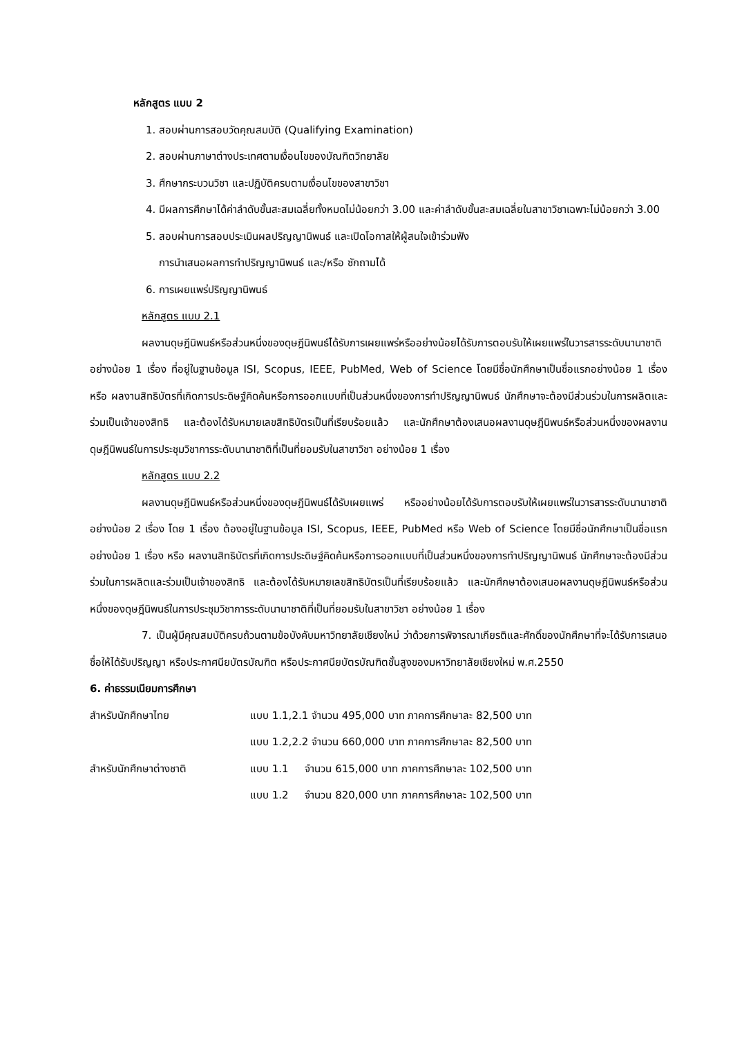หลักสูตร แบบ 2
1. สอบผ่านการสอบวัดคุณสมบัติ (Qualifying Examination)
2. สอบผ่านภาษาต่างประเทศตามเงื่อนไขของบัณฑิตวิทยาลัย
3. ศึกษากระบวนวิชา และปฏิบัติครบตามเงื่อนไขของสาขาวิชา
4. มีผลการศึกษาได้ค่าลำดับขั้นสะสมเฉลี่ยทั้งหมดไม่น้อยกว่า 3.00 และค่าลำดับขั้นสะสมเฉลี่ยในสาขาวิชาเฉพาะไม่น้อยกว่า 3.00
5. สอบผ่านการสอบประเมินผลปริญญานิพนธ์ และเปิดโอกาสให้ผู้สนใจเข้าร่วมฟัง
การนำเสนอผลการทำปริญญานิพนธ์ และ/หรือ ซักถามได้
6. การเผยแพร่ปริญญานิพนธ์
หลักสูตร แบบ 2.1
ผลงานดุษฎีนิพนธ์หรือส่วนหนึ่งของดุษฎีนิพนธ์ได้รับการเผยแพร่หรืออย่างน้อยได้รับการตอบรับให้เผยแพร่ในวารสารระดับนานาชาติ อย่างน้อย 1 เรื่อง ที่อยู่ในฐานข้อมูล ISI, Scopus, IEEE, PubMed, Web of Science โดยมีชื่อนักศึกษาเป็นชื่อแรกอย่างน้อย 1 เรื่อง หรือ ผลงานสิทธิบัตรที่เกิดการประดิษฐ์คิดค้นหรือการออกแบบที่เป็นส่วนหนึ่งของการทำปริญญานิพนธ์ นักศึกษาจะต้องมีส่วนร่วมในการผลิตและร่วมเป็นเจ้าของสิทธิ และต้องได้รับหมายเลขสิทธิบัตรเป็นที่เรียบร้อยแล้ว และนักศึกษาต้องเสนอผลงานดุษฎีนิพนธ์หรือส่วนหนึ่งของผลงานดุษฎีนิพนธ์ในการประชุมวิชาการระดับนานาชาติที่เป็นที่ยอมรับในสาขาวิชา อย่างน้อย 1 เรื่อง
หลักสูตร แบบ 2.2
ผลงานดุษฎีนิพนธ์หรือส่วนหนึ่งของดุษฎีนิพนธ์ได้รับเผยแพร่ หรืออย่างน้อยได้รับการตอบรับให้เผยแพร่ในวารสารระดับนานาชาติ อย่างน้อย 2 เรื่อง โดย 1 เรื่อง ต้องอยู่ในฐานข้อมูล ISI, Scopus, IEEE, PubMed หรือ Web of Science โดยมีชื่อนักศึกษาเป็นชื่อแรกอย่างน้อย 1 เรื่อง หรือ ผลงานสิทธิบัตรที่เกิดการประดิษฐ์คิดค้นหรือการออกแบบที่เป็นส่วนหนึ่งของการทำปริญญานิพนธ์ นักศึกษาจะต้องมีส่วนร่วมในการผลิตและร่วมเป็นเจ้าของสิทธิ และต้องได้รับหมายเลขสิทธิบัตรเป็นที่เรียบร้อยแล้ว และนักศึกษาต้องเสนอผลงานดุษฎีนิพนธ์หรือส่วนหนึ่งของดุษฎีนิพนธ์ในการประชุมวิชาการระดับนานาชาติที่เป็นที่ยอมรับในสาขาวิชา อย่างน้อย 1 เรื่อง
7. เป็นผู้มีคุณสมบัติครบถ้วนตามข้อบังคับมหาวิทยาลัยเชียงใหม่ ว่าด้วยการพิจารณาเกียรติและศักดิ์ของนักศึกษาที่จะได้รับการเสนอชื่อให้ได้รับปริญญา หรือประกาศนียบัตรบัณฑิต หรือประกาศนียบัตรบัณฑิตชั้นสูงของมหาวิทยาลัยเชียงใหม่ พ.ศ.2550
6. ค่าธรรมเนียมการศึกษา
| สำหรับนักศึกษาไทย | แบบ 1.1,2.1 จำนวน 495,000 บาท ภาคการศึกษาละ 82,500 บาท |
| | แบบ 1.2,2.2 จำนวน 660,000 บาท ภาคการศึกษาละ 82,500 บาท |
| สำหรับนักศึกษาต่างชาติ | แบบ 1.1 จำนวน 615,000 บาท ภาคการศึกษาละ 102,500 บาท |
| | แบบ 1.2 จำนวน 820,000 บาท ภาคการศึกษาละ 102,500 บาท |